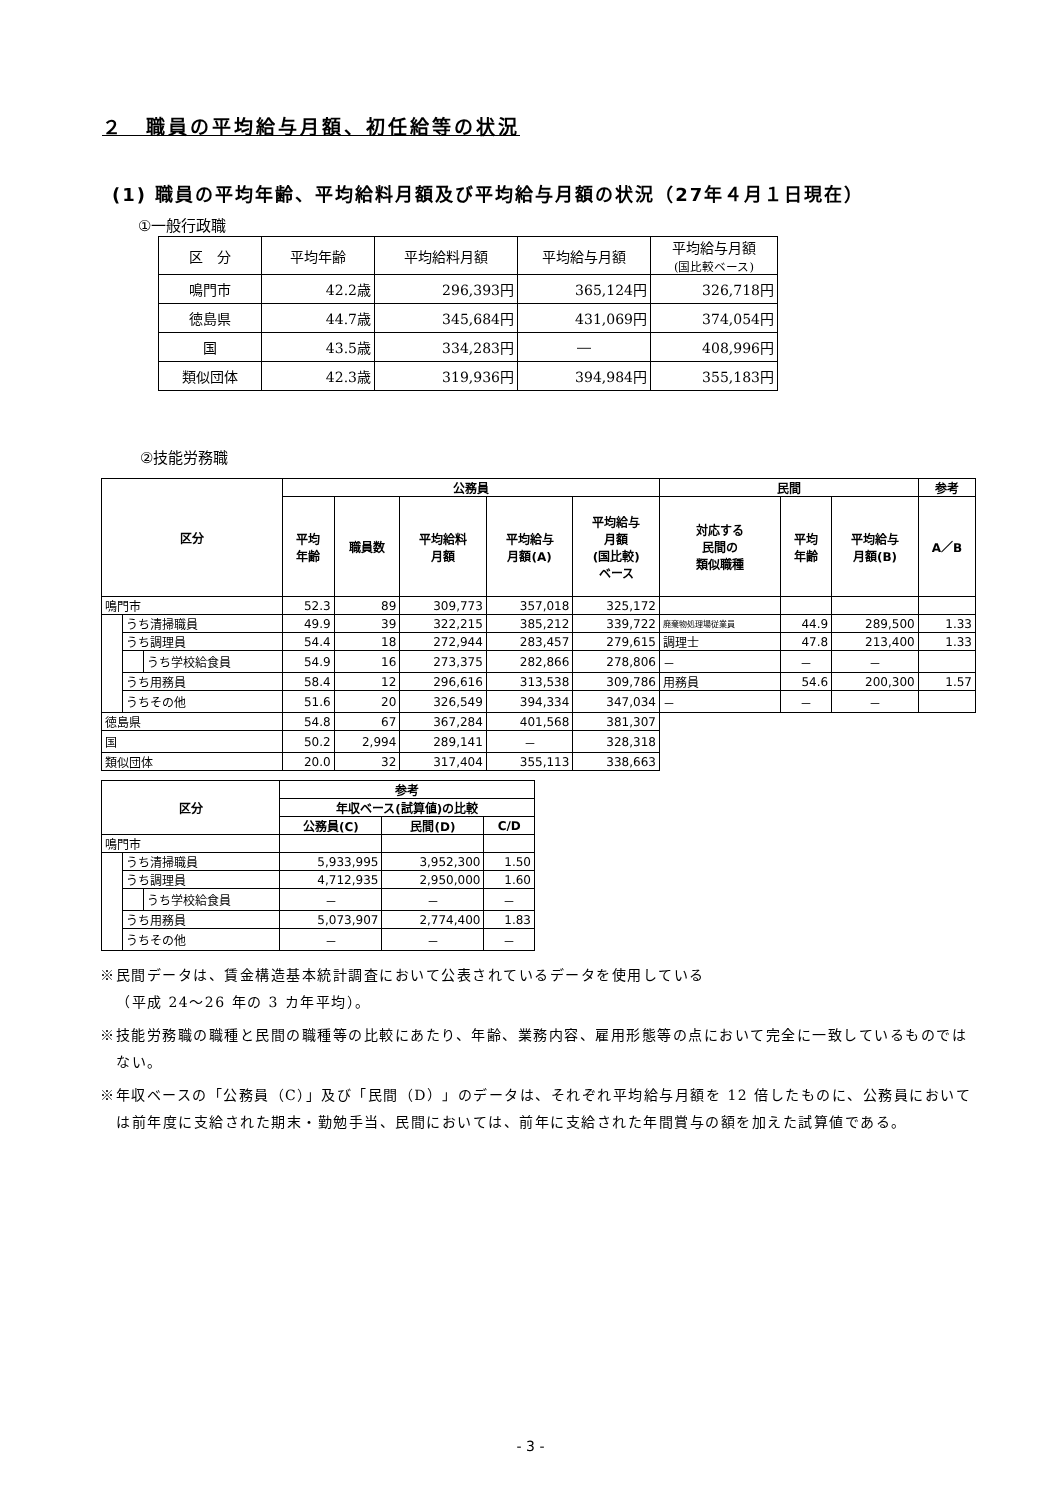２　職員の平均給与月額、初任給等の状況
(1) 職員の平均年齢、平均給料月額及び平均給与月額の状況（27年４月１日現在）
①一般行政職
| 区 分 | 平均年齢 | 平均給料月額 | 平均給与月額 | 平均給与月額 (国比較ベース) |
| --- | --- | --- | --- | --- |
| 鳴門市 | 42.2歳 | 296,393円 | 365,124円 | 326,718円 |
| 徳島県 | 44.7歳 | 345,684円 | 431,069円 | 374,054円 |
| 国 | 43.5歳 | 334,283円 | ― | 408,996円 |
| 類似団体 | 42.3歳 | 319,936円 | 394,984円 | 355,183円 |
②技能労務職
| 区分 | | | 公務員 | | | | | 民間 | | | 参考 |
| --- | --- | --- | --- | --- | --- | --- | --- | --- | --- | --- | --- |
| | | | 平均 年齢 | 職員数 | 平均給料 月額 | 平均給与 月額(A) | 平均給与 月額 (国比較) ベース | 対応する 民間の 類似職種 | 平均 年齢 | 平均給与 月額(B) | A／B |
| 鳴門市 | | | 52.3 | 89 | 309,773 | 357,018 | 325,172 | | | | |
| | うち清掃職員 | | 49.9 | 39 | 322,215 | 385,212 | 339,722 | 廃棄物処理場従業員 | 44.9 | 289,500 | 1.33 |
| | うち調理員 | | 54.4 | 18 | 272,944 | 283,457 | 279,615 | 調理士 | 47.8 | 213,400 | 1.33 |
| | | うち学校給食員 | 54.9 | 16 | 273,375 | 282,866 | 278,806 | － | － | － | |
| | うち用務員 | | 58.4 | 12 | 296,616 | 313,538 | 309,786 | 用務員 | 54.6 | 200,300 | 1.57 |
| | うちその他 | | 51.6 | 20 | 326,549 | 394,334 | 347,034 | － | － | － | |
| 徳島県 | | | 54.8 | 67 | 367,284 | 401,568 | 381,307 | | | | |
| 国 | | | 50.2 | 2,994 | 289,141 | － | 328,318 | | | | |
| 類似団体 | | | 20.0 | 32 | 317,404 | 355,113 | 338,663 | | | | |
| 区分 | | | 参考 | | |
| --- | --- | --- | --- | --- | --- |
| | | | 年収ベース(試算値)の比較 | | |
| | | | 公務員(C) | 民間(D) | C/D |
| 鳴門市 | | | | | |
| | うち清掃職員 | | 5,933,995 | 3,952,300 | 1.50 |
| | うち調理員 | | 4,712,935 | 2,950,000 | 1.60 |
| | | うち学校給食員 | － | － | － |
| | うち用務員 | | 5,073,907 | 2,774,400 | 1.83 |
| | うちその他 | | － | － | － |
※民間データは、賃金構造基本統計調査において公表されているデータを使用している
（平成 24～26 年の 3 カ年平均）。
※技能労務職の職種と民間の職種等の比較にあたり、年齢、業務内容、雇用形態等の点において完全に一致しているものではない。
※年収ベースの「公務員（C）」及び「民間（D）」のデータは、それぞれ平均給与月額を 12 倍したものに、公務員においては前年度に支給された期末・勤勉手当、民間においては、前年に支給された年間賞与の額を加えた試算値である。
- 3 -